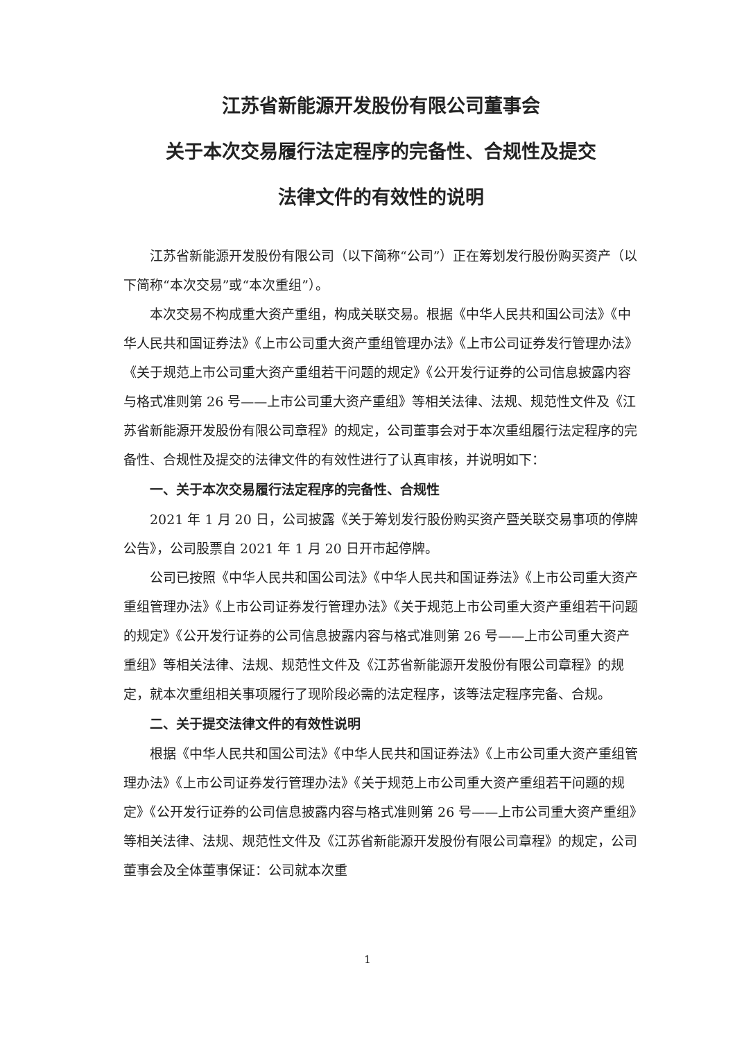江苏省新能源开发股份有限公司董事会
关于本次交易履行法定程序的完备性、合规性及提交
法律文件的有效性的说明
江苏省新能源开发股份有限公司（以下简称“公司”）正在筹划发行股份购买资产（以下简称“本次交易”或“本次重组”）。
本次交易不构成重大资产重组，构成关联交易。根据《中华人民共和国公司法》《中华人民共和国证券法》《上市公司重大资产重组管理办法》《上市公司证券发行管理办法》《关于规范上市公司重大资产重组若干问题的规定》《公开发行证券的公司信息披露内容与格式准则第 26 号——上市公司重大资产重组》等相关法律、法规、规范性文件及《江苏省新能源开发股份有限公司章程》的规定，公司董事会对于本次重组履行法定程序的完备性、合规性及提交的法律文件的有效性进行了认真审核，并说明如下：
一、关于本次交易履行法定程序的完备性、合规性
2021 年 1 月 20 日，公司披露《关于筹划发行股份购买资产暨关联交易事项的停牌公告》，公司股票自 2021 年 1 月 20 日开市起停牌。
公司已按照《中华人民共和国公司法》《中华人民共和国证券法》《上市公司重大资产重组管理办法》《上市公司证券发行管理办法》《关于规范上市公司重大资产重组若干问题的规定》《公开发行证券的公司信息披露内容与格式准则第 26 号——上市公司重大资产重组》等相关法律、法规、规范性文件及《江苏省新能源开发股份有限公司章程》的规定，就本次重组相关事项履行了现阶段必需的法定程序，该等法定程序完备、合规。
二、关于提交法律文件的有效性说明
根据《中华人民共和国公司法》《中华人民共和国证券法》《上市公司重大资产重组管理办法》《上市公司证券发行管理办法》《关于规范上市公司重大资产重组若干问题的规定》《公开发行证券的公司信息披露内容与格式准则第 26 号——上市公司重大资产重组》等相关法律、法规、规范性文件及《江苏省新能源开发股份有限公司章程》的规定，公司董事会及全体董事保证：公司就本次重
1